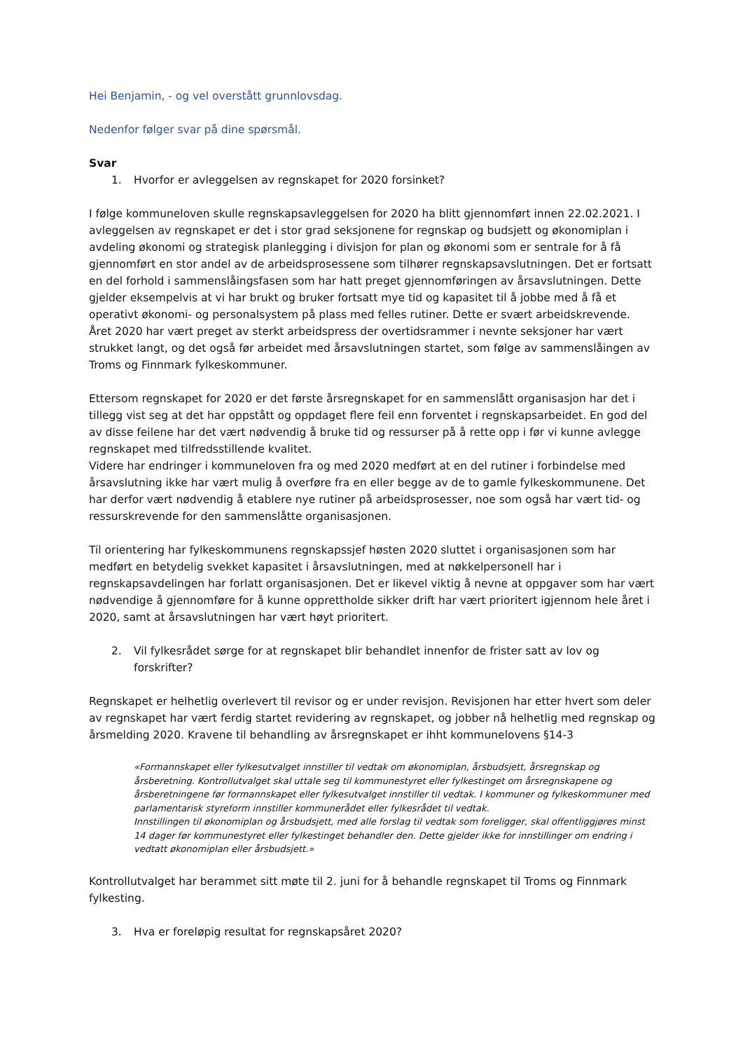Hei Benjamin, - og vel overstått grunnlovsdag.
Nedenfor følger svar på dine spørsmål.
Svar
1. Hvorfor er avleggelsen av regnskapet for 2020 forsinket?
I følge kommuneloven skulle regnskapsavleggelsen for 2020 ha blitt gjennomført innen 22.02.2021. I avleggelsen av regnskapet er det i stor grad seksjonene for regnskap og budsjett og økonomiplan i avdeling økonomi og strategisk planlegging i divisjon for plan og økonomi som er sentrale for å få gjennomført en stor andel av de arbeidsprosessene som tilhører regnskapsavslutningen. Det er fortsatt en del forhold i sammenslåingsfasen som har hatt preget gjennomføringen av årsavslutningen. Dette gjelder eksempelvis at vi har brukt og bruker fortsatt mye tid og kapasitet til å jobbe med å få et operativt økonomi- og personalsystem på plass med felles rutiner. Dette er svært arbeidskrevende. Året 2020 har vært preget av sterkt arbeidspress der overtidsrammer i nevnte seksjoner har vært strukket langt, og det også før arbeidet med årsavslutningen startet, som følge av sammenslåingen av Troms og Finnmark fylkeskommuner.
Ettersom regnskapet for 2020 er det første årsregnskapet for en sammenslått organisasjon har det i tillegg vist seg at det har oppstått og oppdaget flere feil enn forventet i regnskapsarbeidet. En god del av disse feilene har det vært nødvendig å bruke tid og ressurser på å rette opp i før vi kunne avlegge regnskapet med tilfredsstillende kvalitet.
Videre har endringer i kommuneloven fra og med 2020 medført at en del rutiner i forbindelse med årsavslutning ikke har vært mulig å overføre fra en eller begge av de to gamle fylkeskommunene. Det har derfor vært nødvendig å etablere nye rutiner på arbeidsprosesser, noe som også har vært tid- og ressurskrevende for den sammenslåtte organisasjonen.
Til orientering har fylkeskommunens regnskapssjef høsten 2020 sluttet i organisasjonen som har medført en betydelig svekket kapasitet i årsavslutningen, med at nøkkelpersonell har i regnskapsavdelingen har forlatt organisasjonen. Det er likevel viktig å nevne at oppgaver som har vært nødvendige å gjennomføre for å kunne opprettholde sikker drift har vært prioritert igjennom hele året i 2020, samt at årsavslutningen har vært høyt prioritert.
2. Vil fylkesrådet sørge for at regnskapet blir behandlet innenfor de frister satt av lov og forskrifter?
Regnskapet er helhetlig overlevert til revisor og er under revisjon. Revisjonen har etter hvert som deler av regnskapet har vært ferdig startet revidering av regnskapet, og jobber nå helhetlig med regnskap og årsmelding 2020. Kravene til behandling av årsregnskapet er ihht kommunelovens §14-3
«Formannskapet eller fylkesutvalget innstiller til vedtak om økonomiplan, årsbudsjett, årsregnskap og årsberetning. Kontrollutvalget skal uttale seg til kommunestyret eller fylkestinget om årsregnskapene og årsberetningene før formannskapet eller fylkesutvalget innstiller til vedtak. I kommuner og fylkeskommuner med parlamentarisk styreform innstiller kommunerådet eller fylkesrådet til vedtak.
Innstillingen til økonomiplan og årsbudsjett, med alle forslag til vedtak som foreligger, skal offentliggjøres minst 14 dager før kommunestyret eller fylkestinget behandler den. Dette gjelder ikke for innstillinger om endring i vedtatt økonomiplan eller årsbudsjett.»
Kontrollutvalget har berammet sitt møte til 2. juni for å behandle regnskapet til Troms og Finnmark fylkesting.
3. Hva er foreløpig resultat for regnskapsåret 2020?